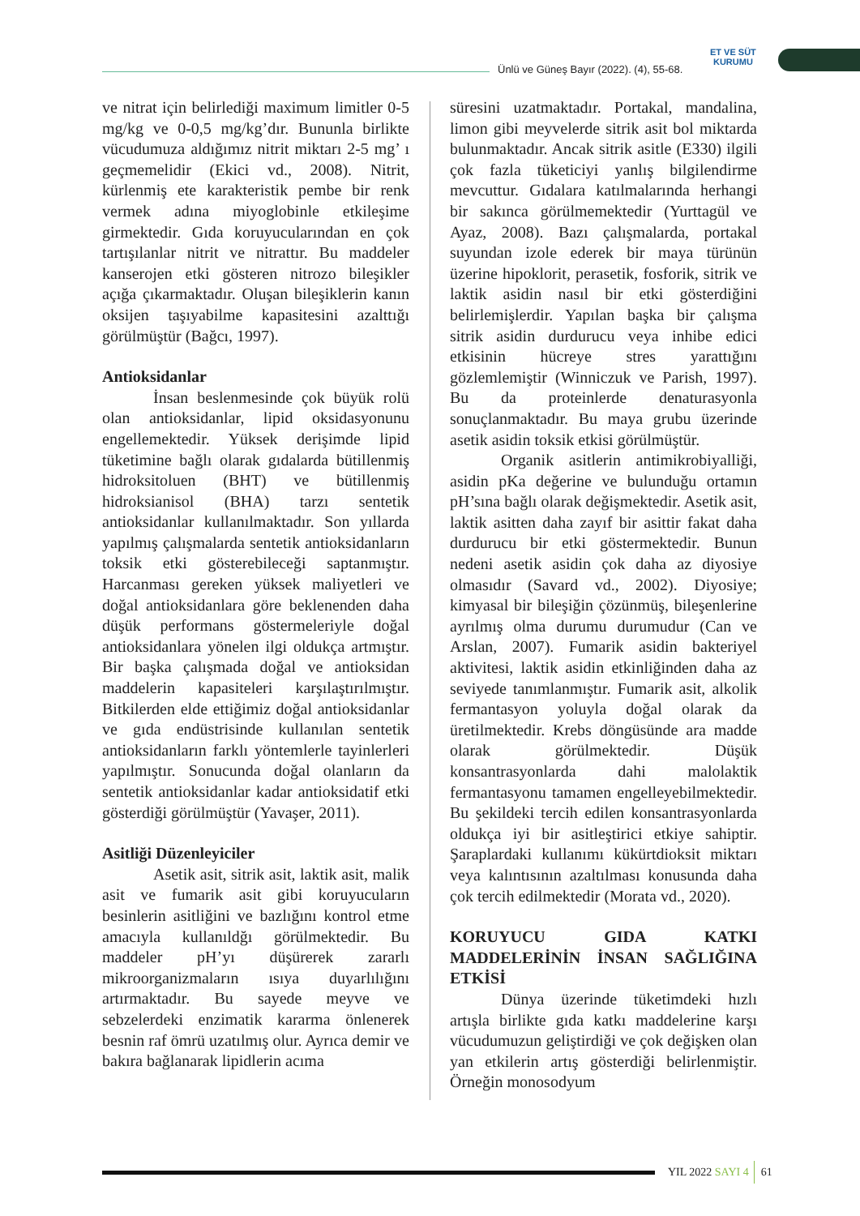Ünlü ve Güneş Bayır (2022). (4), 55-68.
ET VE SÜT
KURUMU
ve nitrat için belirlediği maximum limitler 0-5 mg/kg ve 0-0,5 mg/kg’dır. Bununla birlikte vücudumuza aldığımız nitrit miktarı 2-5 mg’ ı geçmemelidir (Ekici vd., 2008). Nitrit, kürlenmiş ete karakteristik pembe bir renk vermek adına miyoglobinle etkileşime girmektedir. Gıda koruyucularından en çok tartışılanlar nitrit ve nitrattır. Bu maddeler kanserojen etki gösteren nitrozo bileşikler açığa çıkarmaktadır. Oluşan bileşiklerin kanın oksijen taşıyabilme kapasitesini azalttığı görülmüştür (Bağcı, 1997).
Antioksidanlar
İnsan beslenmesinde çok büyük rolü olan antioksidanlar, lipid oksidasyonunu engellemektedir. Yüksek derişimde lipid tüketimine bağlı olarak gıdalarda bütillenmiş hidroksitoluen (BHT) ve bütillenmiş hidroksianisol (BHA) tarzı sentetik antioksidanlar kullanılmaktadır. Son yıllarda yapılmış çalışmalarda sentetik antioksidanların toksik etki gösterebileceği saptanmıştır. Harcanması gereken yüksek maliyetleri ve doğal antioksidanlara göre beklenenden daha düşük performans göstermeleriyle doğal antioksidanlara yönelen ilgi oldukça artmıştır. Bir başka çalışmada doğal ve antioksidan maddelerin kapasiteleri karşılaştırılmıştır. Bitkilerden elde ettiğimiz doğal antioksidanlar ve gıda endüstrisinde kullanılan sentetik antioksidanların farklı yöntemlerle tayinlerleri yapılmıştır. Sonucunda doğal olanların da sentetik antioksidanlar kadar antioksidatif etki gösterdiği görülmüştür (Yavaşer, 2011).
Asitliği Düzenleyiciler
Asetik asit, sitrik asit, laktik asit, malik asit ve fumarik asit gibi koruyucuların besinlerin asitliğini ve bazlığını kontrol etme amacıyla kullanıldğı görülmektedir. Bu maddeler pH’yı düşürerek zararlı mikroorganizmaların ısıya duyarlılığını artırmaktadır. Bu sayede meyve ve sebzelerdeki enzimatik kararma önlenerek besnin raf ömrü uzatılmış olur. Ayrıca demir ve bakıra bağlanarak lipidlerin acıma
süresini uzatmaktadır. Portakal, mandalina, limon gibi meyvelerde sitrik asit bol miktarda bulunmaktadır. Ancak sitrik asitle (E330) ilgili çok fazla tüketiciyi yanlış bilgilendirme mevcuttur. Gıdalara katılmalarında herhangi bir sakınca görülmemektedir (Yurttagül ve Ayaz, 2008). Bazı çalışmalarda, portakal suyundan izole ederek bir maya türünün üzerine hipoklorit, perasetik, fosforik, sitrik ve laktik asidin nasıl bir etki gösterdiğini belirlemişlerdir. Yapılan başka bir çalışma sitrik asidin durdurucu veya inhibe edici etkisinin hücreye stres yarattığını gözlemlemiştir (Winniczuk ve Parish, 1997). Bu da proteinlerde denaturasyonla sonuçlanmaktadır. Bu maya grubu üzerinde asetik asidin toksik etkisi görülmüştür.
Organik asitlerin antimikrobiyalliği, asidin pKa değerine ve bulunduğu ortamın pH’sına bağlı olarak değişmektedir. Asetik asit, laktik asitten daha zayıf bir asittir fakat daha durdurucu bir etki göstermektedir. Bunun nedeni asetik asidin çok daha az diyosiye olmasıdır (Savard vd., 2002). Diyosiye; kimyasal bir bileşiğin çözünmüş, bileşenlerine ayrılmış olma durumu durumudur (Can ve Arslan, 2007). Fumarik asidin bakteriyel aktivitesi, laktik asidin etkinliğinden daha az seviyede tanımlanmıştır. Fumarik asit, alkolik fermantasyon yoluyla doğal olarak da üretilmektedir. Krebs döngüsünde ara madde olarak görülmektedir. Düşük konsantrasyonlarda dahi malolaktik fermantasyonu tamamen engelleyebilmektedir. Bu şekildeki tercih edilen konsantrasyonlarda oldukça iyi bir asitleştirici etkiye sahiptir. Şaraplardaki kullanımı kükürtdioksit miktarı veya kalıntısının azaltılması konusunda daha çok tercih edilmektedir (Morata vd., 2020).
KORUYUCU GIDA KATKI MADDELERİNİN İNSAN SAĞLIĞINA ETKİSİ
Dünya üzerinde tüketimdeki hızlı artışla birlikte gıda katkı maddelerine karşı vücudumuzun geliştirdiği ve çok değişken olan yan etkilerin artış gösterdiği belirlenmiştir. Örneğin monosodyum
YIL 2022 SAYI 4 61